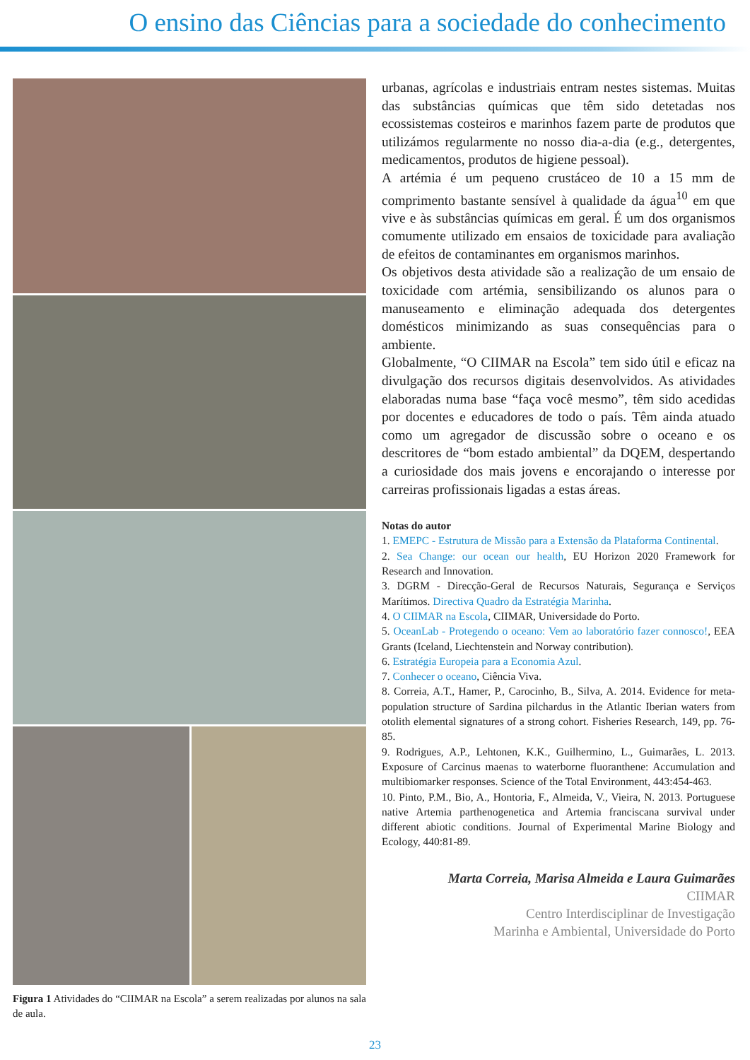O ensino das Ciências para a sociedade do conhecimento
Figura 1 Atividades do “CIIMAR na Escola” a serem realizadas por alunos na sala de aula.
urbanas, agrícolas e industriais entram nestes sistemas. Muitas das substâncias químicas que têm sido detetadas nos ecossistemas costeiros e marinhos fazem parte de produtos que utilizámos regularmente no nosso dia-a-dia (e.g., detergentes, medicamentos, produtos de higiene pessoal).
A artémia é um pequeno crustáceo de 10 a 15 mm de comprimento bastante sensível à qualidade da água<sup>10</sup> em que vive e às substâncias químicas em geral. É um dos organismos comumente utilizado em ensaios de toxicidade para avaliação de efeitos de contaminantes em organismos marinhos.
Os objetivos desta atividade são a realização de um ensaio de toxicidade com artémia, sensibilizando os alunos para o manuseamento e eliminação adequada dos detergentes domésticos minimizando as suas consequências para o ambiente.
Globalmente, “O CIIMAR na Escola” tem sido útil e eficaz na divulgação dos recursos digitais desenvolvidos. As atividades elaboradas numa base “faça você mesmo”, têm sido acedidas por docentes e educadores de todo o país. Têm ainda atuado como um agregador de discussão sobre o oceano e os descritores de “bom estado ambiental” da DQEM, despertando a curiosidade dos mais jovens e encorajando o interesse por carreiras profissionais ligadas a estas áreas.
Notas do autor
1. EMEPC - Estrutura de Missão para a Extensão da Plataforma Continental.
2. Sea Change: our ocean our health, EU Horizon 2020 Framework for Research and Innovation.
3. DGRM - Direcção-Geral de Recursos Naturais, Segurança e Serviços Marítimos. Directiva Quadro da Estratégia Marinha.
4. O CIIMAR na Escola, CIIMAR, Universidade do Porto.
5. OceanLab - Protegendo o oceano: Vem ao laboratório fazer connosco!, EEA Grants (Iceland, Liechtenstein and Norway contribution).
6. Estratégia Europeia para a Economia Azul.
7. Conhecer o oceano, Ciência Viva.
8. Correia, A.T., Hamer, P., Carocinho, B., Silva, A. 2014. Evidence for meta-population structure of Sardina pilchardus in the Atlantic Iberian waters from otolith elemental signatures of a strong cohort. Fisheries Research, 149, pp. 76-85.
9. Rodrigues, A.P., Lehtonen, K.K., Guilhermino, L., Guimarães, L. 2013. Exposure of Carcinus maenas to waterborne fluoranthene: Accumulation and multibiomarker responses. Science of the Total Environment, 443:454-463.
10. Pinto, P.M., Bio, A., Hontoria, F., Almeida, V., Vieira, N. 2013. Portuguese native Artemia parthenogenetica and Artemia franciscana survival under different abiotic conditions. Journal of Experimental Marine Biology and Ecology, 440:81-89.
Marta Correia, Marisa Almeida e Laura Guimarães
CIIMAR
Centro Interdisciplinar de Investigação
Marinha e Ambiental, Universidade do Porto
23